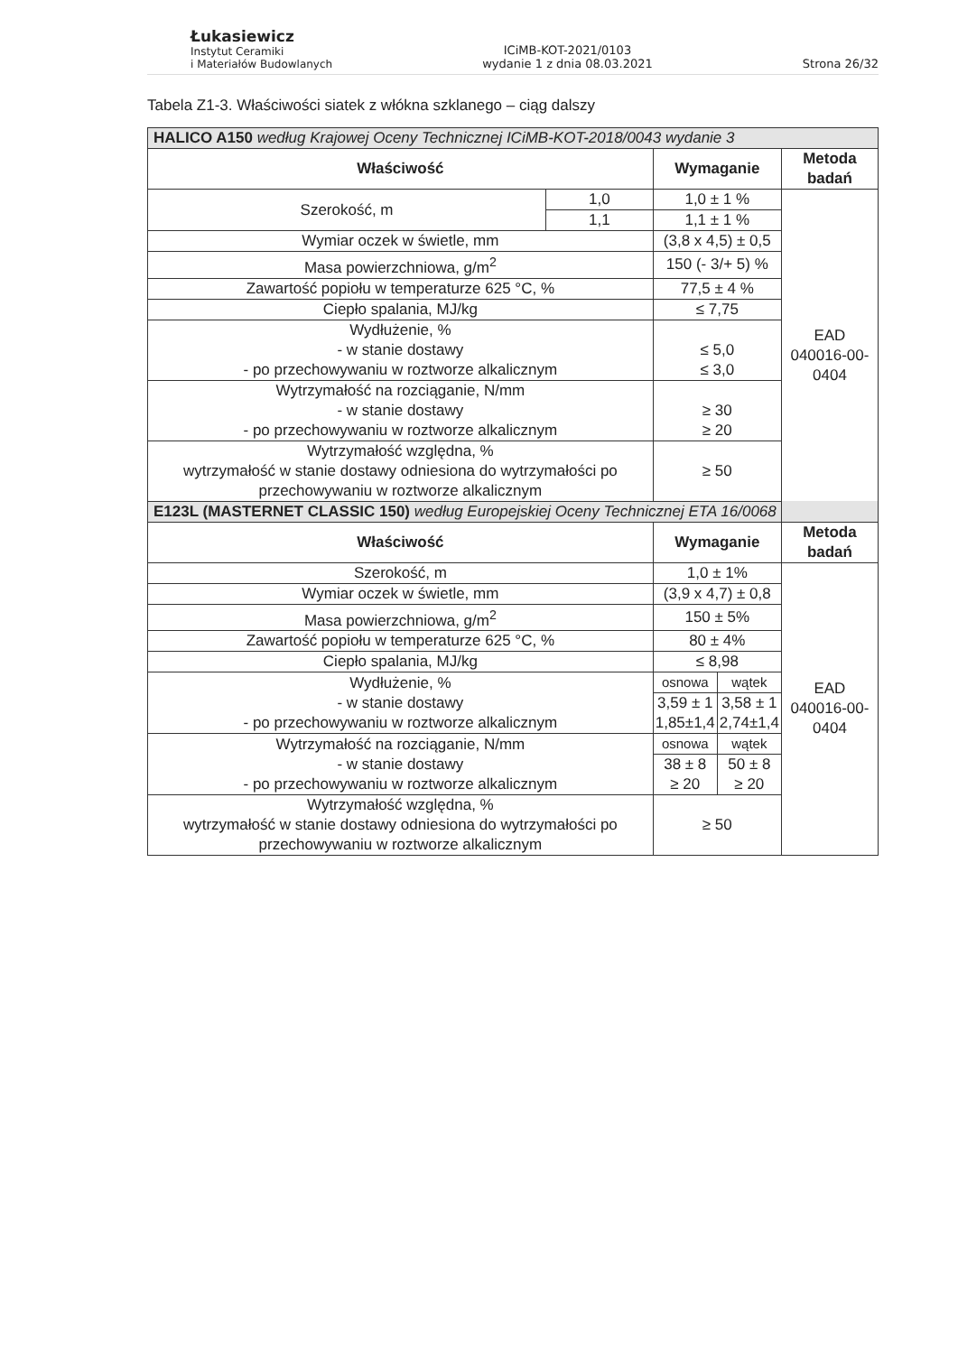Łukasiewicz
Instytut Ceramiki
i Materiałów Budowlanych
ICiMB-KOT-2021/0103
wydanie 1 z dnia 08.03.2021
Strona 26/32
Tabela Z1-3. Właściwości siatek z włókna szklanego – ciąg dalszy
| HALICO A150 według Krajowej Oceny Technicznej ICiMB-KOT-2018/0043 wydanie 3 | | | | |
| Właściwość | | Wymaganie | | Metoda badań |
| Szerokość, m | 1,0 | 1,0 ± 1 % | | EAD 040016-00-0404 |
| | 1,1 | 1,1 ± 1 % | | |
| Wymiar oczek w świetle, mm | | (3,8 x 4,5) ± 0,5 | | |
| Masa powierzchniowa, g/m<sup>2</sup> | | 150 (- 3/+ 5) % | | |
| Zawartość popiołu w temperaturze 625 °C, % | | 77,5 ± 4 % | | |
| Ciepło spalania, MJ/kg | | ≤ 7,75 | | |
| Wydłużenie, % - w stanie dostawy - po przechowywaniu w roztworze alkalicznym | | ≤ 5,0 ≤ 3,0 | | |
| Wytrzymałość na rozciąganie, N/mm - w stanie dostawy - po przechowywaniu w roztworze alkalicznym | | ≥ 30 ≥ 20 | | |
| Wytrzymałość względna, % wytrzymałość w stanie dostawy odniesiona do wytrzymałości po przechowywaniu w roztworze alkalicznym | | ≥ 50 | | |
| E123L (MASTERNET CLASSIC 150) według Europejskiej Oceny Technicznej ETA 16/0068 | | | | |
| Właściwość | | Wymaganie | | Metoda badań |
| Szerokość, m | | 1,0 ± 1% | | EAD 040016-00-0404 |
| Wymiar oczek w świetle, mm | | (3,9 x 4,7) ± 0,8 | | |
| Masa powierzchniowa, g/m<sup>2</sup> | | 150 ± 5% | | |
| Zawartość popiołu w temperaturze 625 °C, % | | 80 ± 4% | | |
| Ciepło spalania, MJ/kg | | ≤ 8,98 | | |
| Wydłużenie, % - w stanie dostawy - po przechowywaniu w roztworze alkalicznym | | osnowa | wątek | |
| | | 3,59 ± 1 1,85±1,4 | 3,58 ± 1 2,74±1,4 | |
| Wytrzymałość na rozciąganie, N/mm - w stanie dostawy - po przechowywaniu w roztworze alkalicznym | | osnowa | wątek | |
| | | 38 ± 8 ≥ 20 | 50 ± 8 ≥ 20 | |
| Wytrzymałość względna, % wytrzymałość w stanie dostawy odniesiona do wytrzymałości po przechowywaniu w roztworze alkalicznym | | ≥ 50 | | |